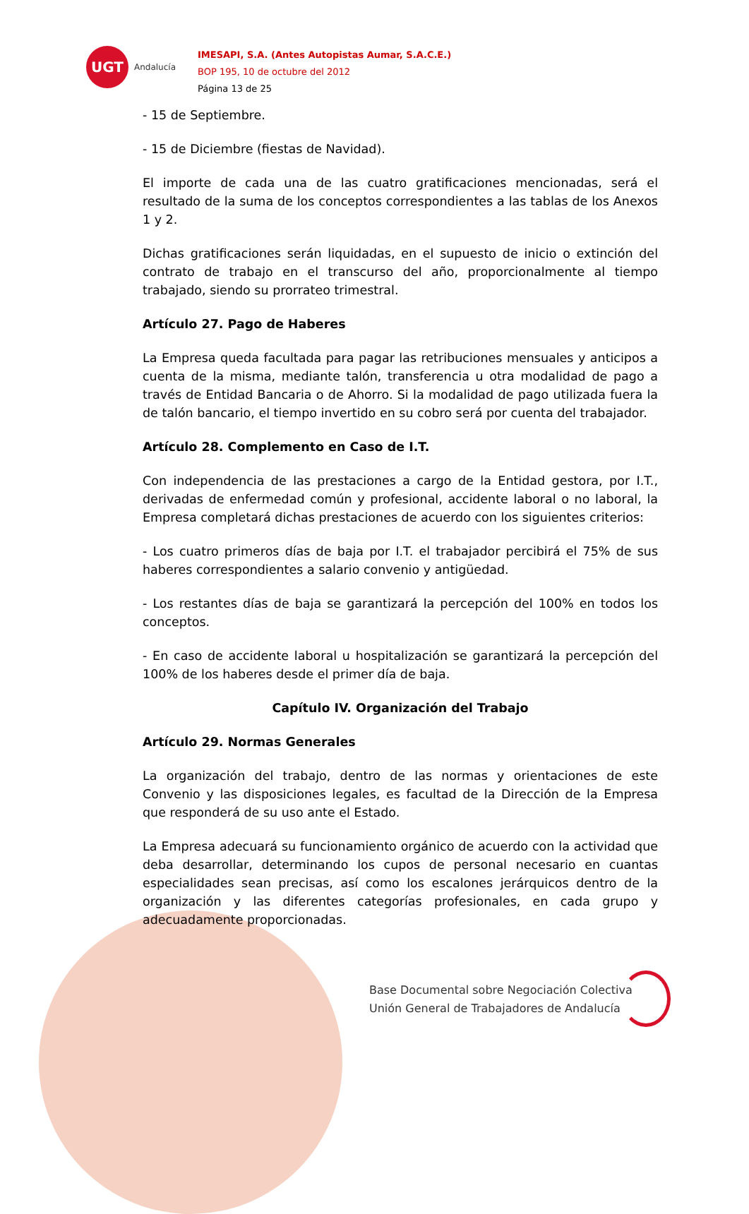UGT
Andalucía
IMESAPI, S.A. (Antes Autopistas Aumar, S.A.C.E.)
BOP 195, 10 de octubre del 2012
Página 13 de 25
- 15 de Septiembre.
- 15 de Diciembre (fiestas de Navidad).
El importe de cada una de las cuatro gratificaciones mencionadas, será el resultado de la suma de los conceptos correspondientes a las tablas de los Anexos 1 y 2.
Dichas gratificaciones serán liquidadas, en el supuesto de inicio o extinción del contrato de trabajo en el transcurso del año, proporcionalmente al tiempo trabajado, siendo su prorrateo trimestral.
Artículo 27. Pago de Haberes
La Empresa queda facultada para pagar las retribuciones mensuales y anticipos a cuenta de la misma, mediante talón, transferencia u otra modalidad de pago a través de Entidad Bancaria o de Ahorro. Si la modalidad de pago utilizada fuera la de talón bancario, el tiempo invertido en su cobro será por cuenta del trabajador.
Artículo 28. Complemento en Caso de I.T.
Con independencia de las prestaciones a cargo de la Entidad gestora, por I.T., derivadas de enfermedad común y profesional, accidente laboral o no laboral, la Empresa completará dichas prestaciones de acuerdo con los siguientes criterios:
- Los cuatro primeros días de baja por I.T. el trabajador percibirá el 75% de sus haberes correspondientes a salario convenio y antigüedad.
- Los restantes días de baja se garantizará la percepción del 100% en todos los conceptos.
- En caso de accidente laboral u hospitalización se garantizará la percepción del 100% de los haberes desde el primer día de baja.
Capítulo IV. Organización del Trabajo
Artículo 29. Normas Generales
La organización del trabajo, dentro de las normas y orientaciones de este Convenio y las disposiciones legales, es facultad de la Dirección de la Empresa que responderá de su uso ante el Estado.
La Empresa adecuará su funcionamiento orgánico de acuerdo con la actividad que deba desarrollar, determinando los cupos de personal necesario en cuantas especialidades sean precisas, así como los escalones jerárquicos dentro de la organización y las diferentes categorías profesionales, en cada grupo y adecuadamente proporcionadas.
Base Documental sobre Negociación Colectiva
Unión General de Trabajadores de Andalucía